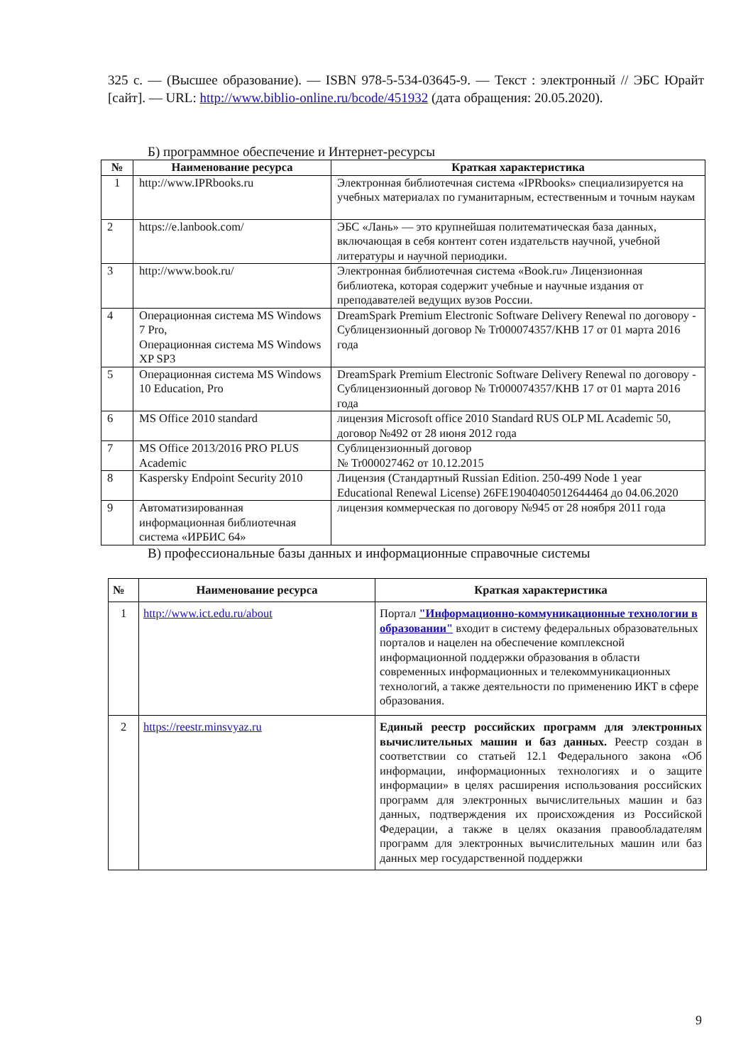325 с. — (Высшее образование). — ISBN 978-5-534-03645-9. — Текст : электронный // ЭБС Юрайт [сайт]. — URL: http://www.biblio-online.ru/bcode/451932 (дата обращения: 20.05.2020).
Б) программное обеспечение и Интернет-ресурсы
| № | Наименование ресурса | Краткая характеристика |
| --- | --- | --- |
| 1 | http://www.IPRbooks.ru | Электронная библиотечная система «IPRbooks» специализируется на учебных материалах по гуманитарным, естественным и точным наукам |
| 2 | https://e.lanbook.com/ | ЭБС «Лань» — это крупнейшая политематическая база данных, включающая в себя контент сотен издательств научной, учебной литературы и научной периодики. |
| 3 | http://www.book.ru/ | Электронная библиотечная система «Book.ru» Лицензионная библиотека, которая содержит учебные и научные издания от преподавателей ведущих вузов России. |
| 4 | Операционная система MS Windows 7 Pro, Операционная система MS Windows XP SP3 | DreamSpark Premium Electronic Software Delivery Renewal по договору - Сублицензионный договор № Tr000074357/КНВ 17 от 01 марта 2016 года |
| 5 | Операционная система MS Windows 10 Education, Pro | DreamSpark Premium Electronic Software Delivery Renewal по договору - Сублицензионный договор № Tr000074357/КНВ 17 от 01 марта 2016 года |
| 6 | MS Office 2010 standard | лицензия Microsoft office 2010 Standard RUS OLP ML Academic 50, договор №492 от 28 июня 2012 года |
| 7 | MS Office 2013/2016 PRO PLUS Academic | Сублицензионный договор № Tr000027462 от 10.12.2015 |
| 8 | Kaspersky Endpoint Security 2010 | Лицензия (Стандартный Russian Edition. 250-499 Node 1 year Educational Renewal License) 26FE19040405012644464 до 04.06.2020 |
| 9 | Автоматизированная информационная библиотечная система «ИРБИС 64» | лицензия коммерческая по договору №945 от 28 ноября 2011 года |
В) профессиональные базы данных и информационные справочные системы
| № | Наименование ресурса | Краткая характеристика |
| --- | --- | --- |
| 1 | http://www.ict.edu.ru/about | Портал "Информационно-коммуникационные технологии в образовании" входит в систему федеральных образовательных порталов и нацелен на обеспечение комплексной информационной поддержки образования в области современных информационных и телекоммуникационных технологий, а также деятельности по применению ИКТ в сфере образования. |
| 2 | https://reestr.minsvyaz.ru | Единый реестр российских программ для электронных вычислительных машин и баз данных. Реестр создан в соответствии со статьей 12.1 Федерального закона «Об информации, информационных технологиях и о защите информации» в целях расширения использования российских программ для электронных вычислительных машин и баз данных, подтверждения их происхождения из Российской Федерации, а также в целях оказания правообладателям программ для электронных вычислительных машин или баз данных мер государственной поддержки |
9